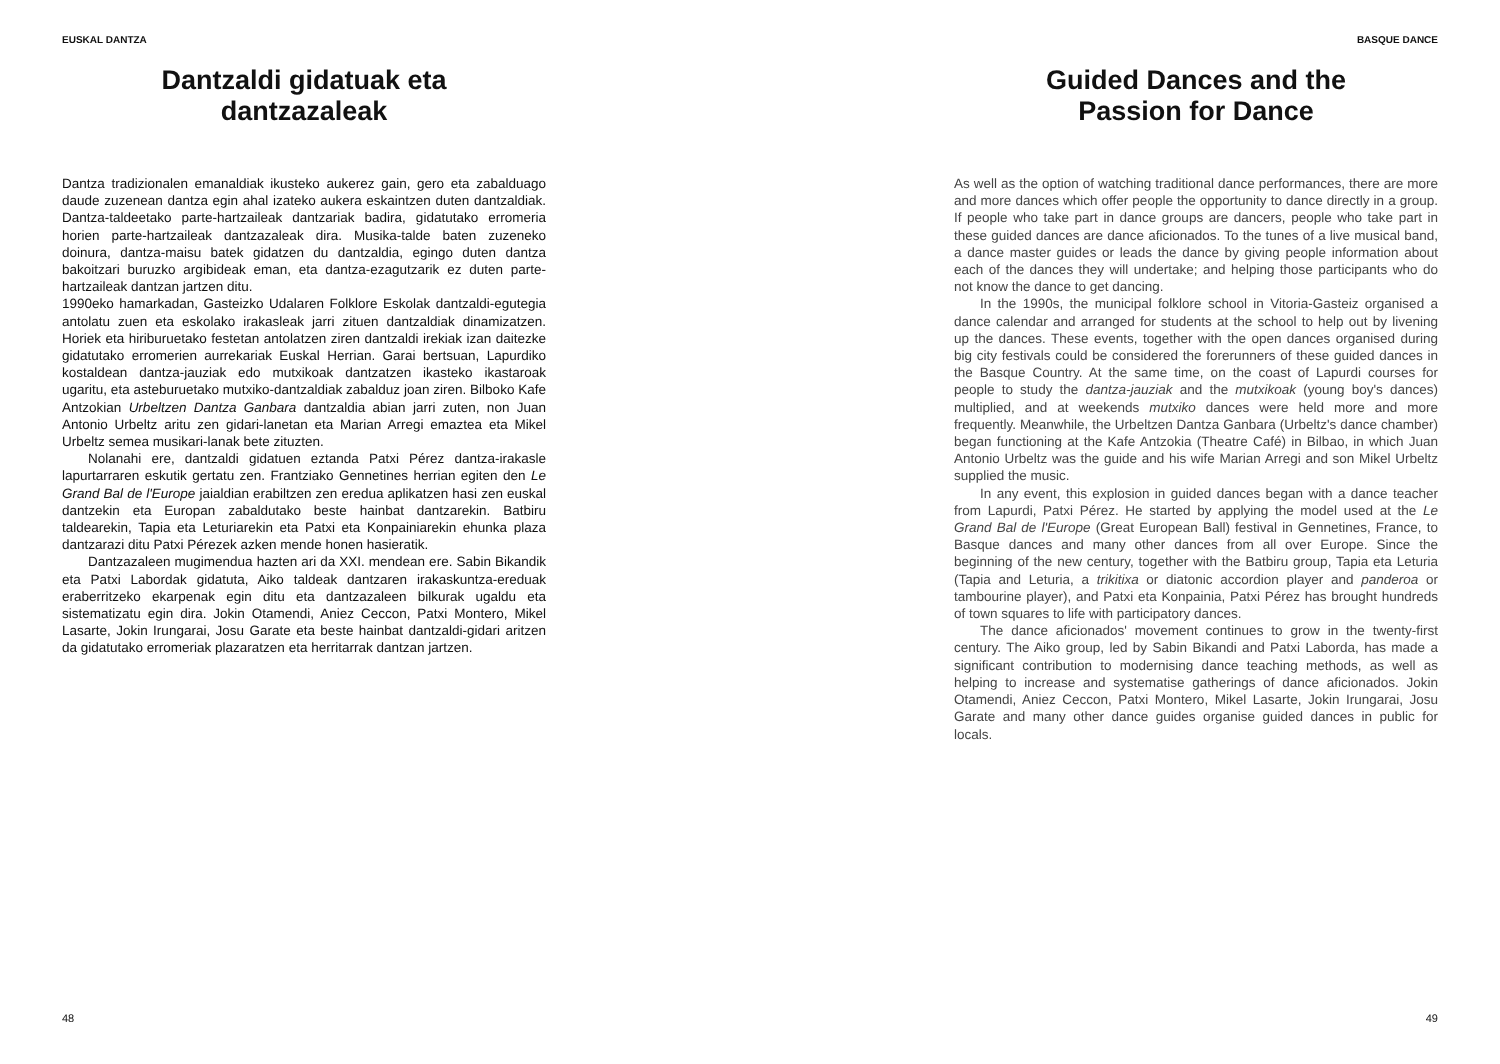EUSKAL DANTZA
Dantzaldi gidatuak eta
dantzazaleak
Dantza tradizionalen emanaldiak ikusteko aukerez gain, gero eta zabalduago daude zuzenean dantza egin ahal izateko aukera eskaintzen duten dantzaldiak. Dantza-taldeetako parte-hartzaileak dantzariak badira, gidatutako erromeria horien parte-hartzaileak dantzazaleak dira. Musika-talde baten zuzeneko doinura, dantza-maisu batek gidatzen du dantzaldia, egingo duten dantza bakoitzari buruzko argibideak eman, eta dantza-ezagutzarik ez duten parte-hartzaileak dantzan jartzen ditu.
1990eko hamarkadan, Gasteizko Udalaren Folklore Eskolak dantzaldi-egutegia antolatu zuen eta eskolako irakasleak jarri zituen dantzaldiak dinamizatzen. Horiek eta hiriburuetako festetan antolatzen ziren dantzaldi irekiak izan daitezke gidatutako erromerien aurrekariak Euskal Herrian. Garai bertsuan, Lapurdiko kostaldean dantza-jauziak edo mutxikoak dantzatzen ikasteko ikastaroak ugaritu, eta asteburuetako mutxiko-dantzaldiak zabalduz joan ziren. Bilboko Kafe Antzokian Urbeltzen Dantza Ganbara dantzaldia abian jarri zuten, non Juan Antonio Urbeltz aritu zen gidari-lanetan eta Marian Arregi emaztea eta Mikel Urbeltz semea musikari-lanak bete zituzten.
Nolanahi ere, dantzaldi gidatuen eztanda Patxi Pérez dantza-irakasle lapurtarraren eskutik gertatu zen. Frantziako Gennetines herrian egiten den Le Grand Bal de l'Europe jaialdian erabiltzen zen eredua aplikatzen hasi zen euskal dantzekin eta Europan zabaldutako beste hainbat dantzarekin. Batbiru taldearekin, Tapia eta Leturiarekin eta Patxi eta Konpainiarekin ehunka plaza dantzarazi ditu Patxi Pérezek azken mende honen hasieratik.
Dantzazaleen mugimendua hazten ari da XXI. mendean ere. Sabin Bikandik eta Patxi Labordak gidatuta, Aiko taldeak dantzaren irakaskuntza-ereduak eraberritzeko ekarpenak egin ditu eta dantzazaleen bilkurak ugaldu eta sistematizatu egin dira. Jokin Otamendi, Aniez Ceccon, Patxi Montero, Mikel Lasarte, Jokin Irungarai, Josu Garate eta beste hainbat dantzaldi-gidari aritzen da gidatutako erromeriak plazaratzen eta herritarrak dantzan jartzen.
48
BASQUE DANCE
Guided Dances and the
Passion for Dance
As well as the option of watching traditional dance performances, there are more and more dances which offer people the opportunity to dance directly in a group. If people who take part in dance groups are dancers, people who take part in these guided dances are dance aficionados. To the tunes of a live musical band, a dance master guides or leads the dance by giving people information about each of the dances they will undertake; and helping those participants who do not know the dance to get dancing.
In the 1990s, the municipal folklore school in Vitoria-Gasteiz organised a dance calendar and arranged for students at the school to help out by livening up the dances. These events, together with the open dances organised during big city festivals could be considered the forerunners of these guided dances in the Basque Country. At the same time, on the coast of Lapurdi courses for people to study the dantza-jauziak and the mutxikoak (young boy's dances) multiplied, and at weekends mutxiko dances were held more and more frequently. Meanwhile, the Urbeltzen Dantza Ganbara (Urbeltz's dance chamber) began functioning at the Kafe Antzokia (Theatre Café) in Bilbao, in which Juan Antonio Urbeltz was the guide and his wife Marian Arregi and son Mikel Urbeltz supplied the music.
In any event, this explosion in guided dances began with a dance teacher from Lapurdi, Patxi Pérez. He started by applying the model used at the Le Grand Bal de l'Europe (Great European Ball) festival in Gennetines, France, to Basque dances and many other dances from all over Europe. Since the beginning of the new century, together with the Batbiru group, Tapia eta Leturia (Tapia and Leturia, a trikitixa or diatonic accordion player and panderoa or tambourine player), and Patxi eta Konpainia, Patxi Pérez has brought hundreds of town squares to life with participatory dances.
The dance aficionados' movement continues to grow in the twenty-first century. The Aiko group, led by Sabin Bikandi and Patxi Laborda, has made a significant contribution to modernising dance teaching methods, as well as helping to increase and systematise gatherings of dance aficionados. Jokin Otamendi, Aniez Ceccon, Patxi Montero, Mikel Lasarte, Jokin Irungarai, Josu Garate and many other dance guides organise guided dances in public for locals.
49